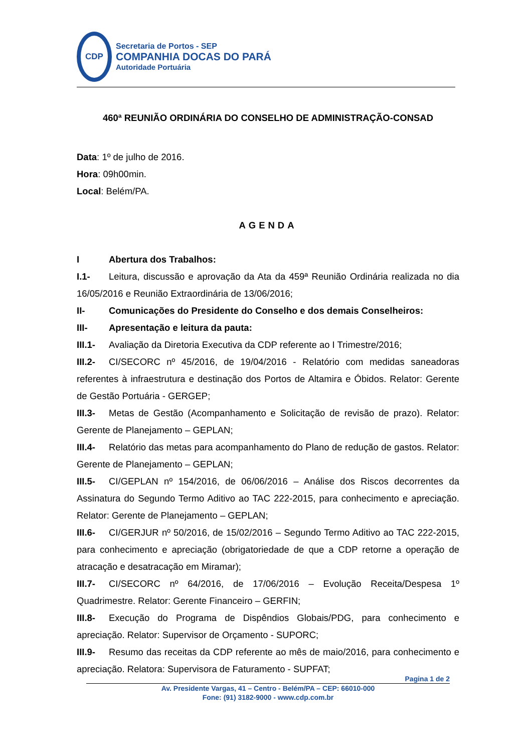CDP
Secretaria de Portos - SEP
COMPANHIA DOCAS DO PARÁ
Autoridade Portuária
460ª REUNIÃO ORDINÁRIA DO CONSELHO DE ADMINISTRAÇÃO-CONSAD
Data: 1º de julho de 2016.
Hora: 09h00min.
Local: Belém/PA.
AGENDA
I Abertura dos Trabalhos:
I.1- Leitura, discussão e aprovação da Ata da 459ª Reunião Ordinária realizada no dia 16/05/2016 e Reunião Extraordinária de 13/06/2016;
II- Comunicações do Presidente do Conselho e dos demais Conselheiros:
III- Apresentação e leitura da pauta:
III.1- Avaliação da Diretoria Executiva da CDP referente ao I Trimestre/2016;
III.2- CI/SECORC nº 45/2016, de 19/04/2016 - Relatório com medidas saneadoras referentes à infraestrutura e destinação dos Portos de Altamira e Óbidos. Relator: Gerente de Gestão Portuária - GERGEP;
III.3- Metas de Gestão (Acompanhamento e Solicitação de revisão de prazo). Relator: Gerente de Planejamento – GEPLAN;
III.4- Relatório das metas para acompanhamento do Plano de redução de gastos. Relator: Gerente de Planejamento – GEPLAN;
III.5- CI/GEPLAN nº 154/2016, de 06/06/2016 – Análise dos Riscos decorrentes da Assinatura do Segundo Termo Aditivo ao TAC 222-2015, para conhecimento e apreciação. Relator: Gerente de Planejamento – GEPLAN;
III.6- CI/GERJUR nº 50/2016, de 15/02/2016 – Segundo Termo Aditivo ao TAC 222-2015, para conhecimento e apreciação (obrigatoriedade de que a CDP retorne a operação de atracação e desatracação em Miramar);
III.7- CI/SECORC nº 64/2016, de 17/06/2016 – Evolução Receita/Despesa 1º Quadrimestre. Relator: Gerente Financeiro – GERFIN;
III.8- Execução do Programa de Dispêndios Globais/PDG, para conhecimento e apreciação. Relator: Supervisor de Orçamento - SUPORC;
III.9- Resumo das receitas da CDP referente ao mês de maio/2016, para conhecimento e apreciação. Relatora: Supervisora de Faturamento - SUPFAT;
Pagina 1 de 2
Av. Presidente Vargas, 41 – Centro - Belém/PA – CEP: 66010-000
Fone: (91) 3182-9000 - www.cdp.com.br